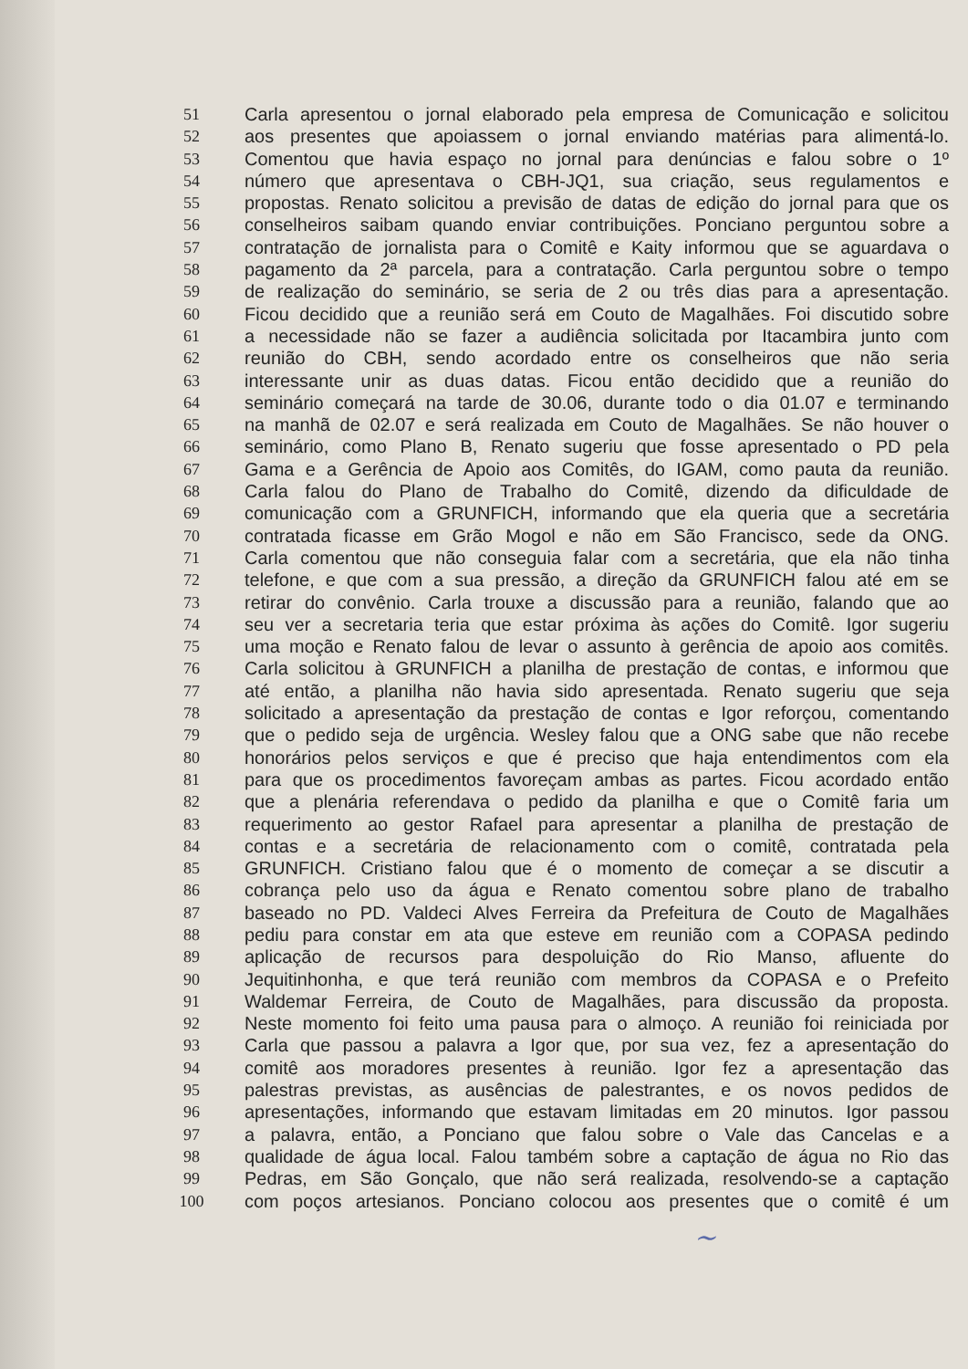51 Carla apresentou o jornal elaborado pela empresa de Comunicação e solicitou
52 aos presentes que apoiassem o jornal enviando matérias para alimentá-lo.
53 Comentou que havia espaço no jornal para denúncias e falou sobre o 1º
54 número que apresentava o CBH-JQ1, sua criação, seus regulamentos e
55 propostas. Renato solicitou a previsão de datas de edição do jornal para que os
56 conselheiros saibam quando enviar contribuições. Ponciano perguntou sobre a
57 contratação de jornalista para o Comitê e Kaity informou que se aguardava o
58 pagamento da 2ª parcela, para a contratação. Carla perguntou sobre o tempo
59 de realização do seminário, se seria de 2 ou três dias para a apresentação.
60 Ficou decidido que a reunião será em Couto de Magalhães. Foi discutido sobre
61 a necessidade não se fazer a audiência solicitada por Itacambira junto com
62 reunião do CBH, sendo acordado entre os conselheiros que não seria
63 interessante unir as duas datas. Ficou então decidido que a reunião do
64 seminário começará na tarde de 30.06, durante todo o dia 01.07 e terminando
65 na manhã de 02.07 e será realizada em Couto de Magalhães. Se não houver o
66 seminário, como Plano B, Renato sugeriu que fosse apresentado o PD pela
67 Gama e a Gerência de Apoio aos Comitês, do IGAM, como pauta da reunião.
68 Carla falou do Plano de Trabalho do Comitê, dizendo da dificuldade de
69 comunicação com a GRUNFICH, informando que ela queria que a secretária
70 contratada ficasse em Grão Mogol e não em São Francisco, sede da ONG.
71 Carla comentou que não conseguia falar com a secretária, que ela não tinha
72 telefone, e que com a sua pressão, a direção da GRUNFICH falou até em se
73 retirar do convênio. Carla trouxe a discussão para a reunião, falando que ao
74 seu ver a secretaria teria que estar próxima às ações do Comitê. Igor sugeriu
75 uma moção e Renato falou de levar o assunto à gerência de apoio aos comitês.
76 Carla solicitou à GRUNFICH a planilha de prestação de contas, e informou que
77 até então, a planilha não havia sido apresentada. Renato sugeriu que seja
78 solicitado a apresentação da prestação de contas e Igor reforçou, comentando
79 que o pedido seja de urgência. Wesley falou que a ONG sabe que não recebe
80 honorários pelos serviços e que é preciso que haja entendimentos com ela
81 para que os procedimentos favoreçam ambas as partes. Ficou acordado então
82 que a plenária referendava o pedido da planilha e que o Comitê faria um
83 requerimento ao gestor Rafael para apresentar a planilha de prestação de
84 contas e a secretária de relacionamento com o comitê, contratada pela
85 GRUNFICH. Cristiano falou que é o momento de começar a se discutir a
86 cobrança pelo uso da água e Renato comentou sobre plano de trabalho
87 baseado no PD. Valdeci Alves Ferreira da Prefeitura de Couto de Magalhães
88 pediu para constar em ata que esteve em reunião com a COPASA pedindo
89 aplicação de recursos para despoluição do Rio Manso, afluente do
90 Jequitinhonha, e que terá reunião com membros da COPASA e o Prefeito
91 Waldemar Ferreira, de Couto de Magalhães, para discussão da proposta.
92 Neste momento foi feito uma pausa para o almoço. A reunião foi reiniciada por
93 Carla que passou a palavra a Igor que, por sua vez, fez a apresentação do
94 comitê aos moradores presentes à reunião. Igor fez a apresentação das
95 palestras previstas, as ausências de palestrantes, e os novos pedidos de
96 apresentações, informando que estavam limitadas em 20 minutos. Igor passou
97 a palavra, então, a Ponciano que falou sobre o Vale das Cancelas e a
98 qualidade de água local. Falou também sobre a captação de água no Rio das
99 Pedras, em São Gonçalo, que não será realizada, resolvendo-se a captação
100 com poços artesianos. Ponciano colocou aos presentes que o comitê é um
~